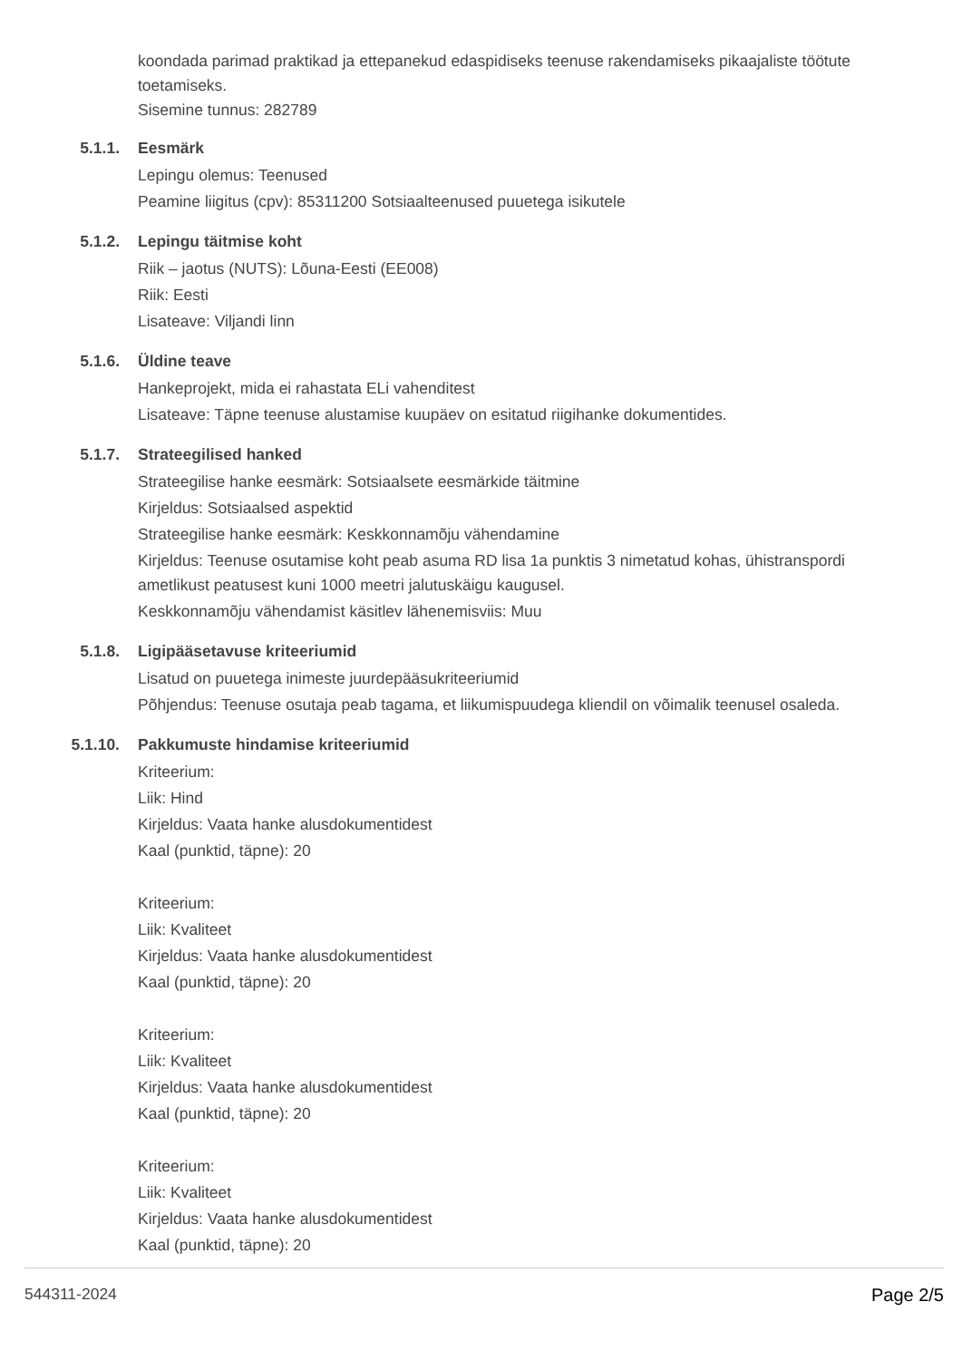koondada parimad praktikad ja ettepanekud edaspidiseks teenuse rakendamiseks pikaajaliste töötute toetamiseks.
Sisemine tunnus: 282789
5.1.1. Eesmärk
Lepingu olemus: Teenused
Peamine liigitus (cpv): 85311200 Sotsiaalteenused puuetega isikutele
5.1.2. Lepingu täitmise koht
Riik – jaotus (NUTS): Lõuna-Eesti (EE008)
Riik: Eesti
Lisateave: Viljandi linn
5.1.6. Üldine teave
Hankeprojekt, mida ei rahastata ELi vahenditest
Lisateave: Täpne teenuse alustamise kuupäev on esitatud riigihanke dokumentides.
5.1.7. Strateegilised hanked
Strateegilise hanke eesmärk: Sotsiaalsete eesmärkide täitmine
Kirjeldus: Sotsiaalsed aspektid
Strateegilise hanke eesmärk: Keskkonnamõju vähendamine
Kirjeldus: Teenuse osutamise koht peab asuma RD lisa 1a punktis 3 nimetatud kohas, ühistranspordi ametlikust peatusest kuni 1000 meetri jalutuskäigu kaugusel.
Keskkonnamõju vähendamist käsitlev lähenemisviis: Muu
5.1.8. Ligipääsetavuse kriteeriumid
Lisatud on puuetega inimeste juurdepääsukriteeriumid
Põhjendus: Teenuse osutaja peab tagama, et liikumispuudega kliendil on võimalik teenusel osaleda.
5.1.10. Pakkumuste hindamise kriteeriumid
Kriteerium:
Liik: Hind
Kirjeldus: Vaata hanke alusdokumentidest
Kaal (punktid, täpne): 20
Kriteerium:
Liik: Kvaliteet
Kirjeldus: Vaata hanke alusdokumentidest
Kaal (punktid, täpne): 20
Kriteerium:
Liik: Kvaliteet
Kirjeldus: Vaata hanke alusdokumentidest
Kaal (punktid, täpne): 20
Kriteerium:
Liik: Kvaliteet
Kirjeldus: Vaata hanke alusdokumentidest
Kaal (punktid, täpne): 20
544311-2024 Page 2/5